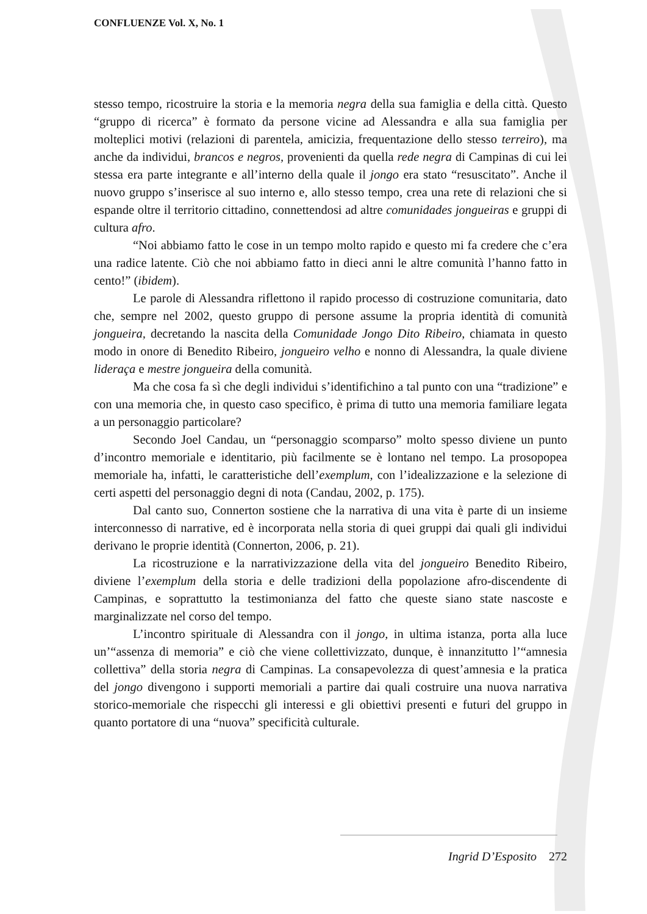CONFLUENZE Vol. X, No. 1
stesso tempo, ricostruire la storia e la memoria negra della sua famiglia e della città. Questo “gruppo di ricerca” è formato da persone vicine ad Alessandra e alla sua famiglia per molteplici motivi (relazioni di parentela, amicizia, frequentazione dello stesso terreiro), ma anche da individui, brancos e negros, provenienti da quella rede negra di Campinas di cui lei stessa era parte integrante e all’interno della quale il jongo era stato “resuscitato”. Anche il nuovo gruppo s’inserisce al suo interno e, allo stesso tempo, crea una rete di relazioni che si espande oltre il territorio cittadino, connettendosi ad altre comunidades jongueiras e gruppi di cultura afro.
“Noi abbiamo fatto le cose in un tempo molto rapido e questo mi fa credere che c’era una radice latente. Ciò che noi abbiamo fatto in dieci anni le altre comunità l’hanno fatto in cento!” (ibidem).
Le parole di Alessandra riflettono il rapido processo di costruzione comunitaria, dato che, sempre nel 2002, questo gruppo di persone assume la propria identità di comunità jongueira, decretando la nascita della Comunidade Jongo Dito Ribeiro, chiamata in questo modo in onore di Benedito Ribeiro, jongueiro velho e nonno di Alessandra, la quale diviene lideraça e mestre jongueira della comunità.
Ma che cosa fa sì che degli individui s’identifichino a tal punto con una “tradizione” e con una memoria che, in questo caso specifico, è prima di tutto una memoria familiare legata a un personaggio particolare?
Secondo Joel Candau, un “personaggio scomparso” molto spesso diviene un punto d’incontro memoriale e identitario, più facilmente se è lontano nel tempo. La prosopopea memoriale ha, infatti, le caratteristiche dell’exemplum, con l’idealizzazione e la selezione di certi aspetti del personaggio degni di nota (Candau, 2002, p. 175).
Dal canto suo, Connerton sostiene che la narrativa di una vita è parte di un insieme interconnesso di narrative, ed è incorporata nella storia di quei gruppi dai quali gli individui derivano le proprie identità (Connerton, 2006, p. 21).
La ricostruzione e la narrativizzazione della vita del jongueiro Benedito Ribeiro, diviene l’exemplum della storia e delle tradizioni della popolazione afro-discendente di Campinas, e soprattutto la testimonianza del fatto che queste siano state nascoste e marginalizzate nel corso del tempo.
L’incontro spirituale di Alessandra con il jongo, in ultima istanza, porta alla luce un’“assenza di memoria” e ciò che viene collettivizzato, dunque, è innanzitutto l’“amnesia collettiva” della storia negra di Campinas. La consapevolezza di quest’amnesia e la pratica del jongo divengono i supporti memoriali a partire dai quali costruire una nuova narrativa storico-memoriale che rispecchi gli interessi e gli obiettivi presenti e futuri del gruppo in quanto portatore di una “nuova” specificità culturale.
Ingrid D’Esposito 272